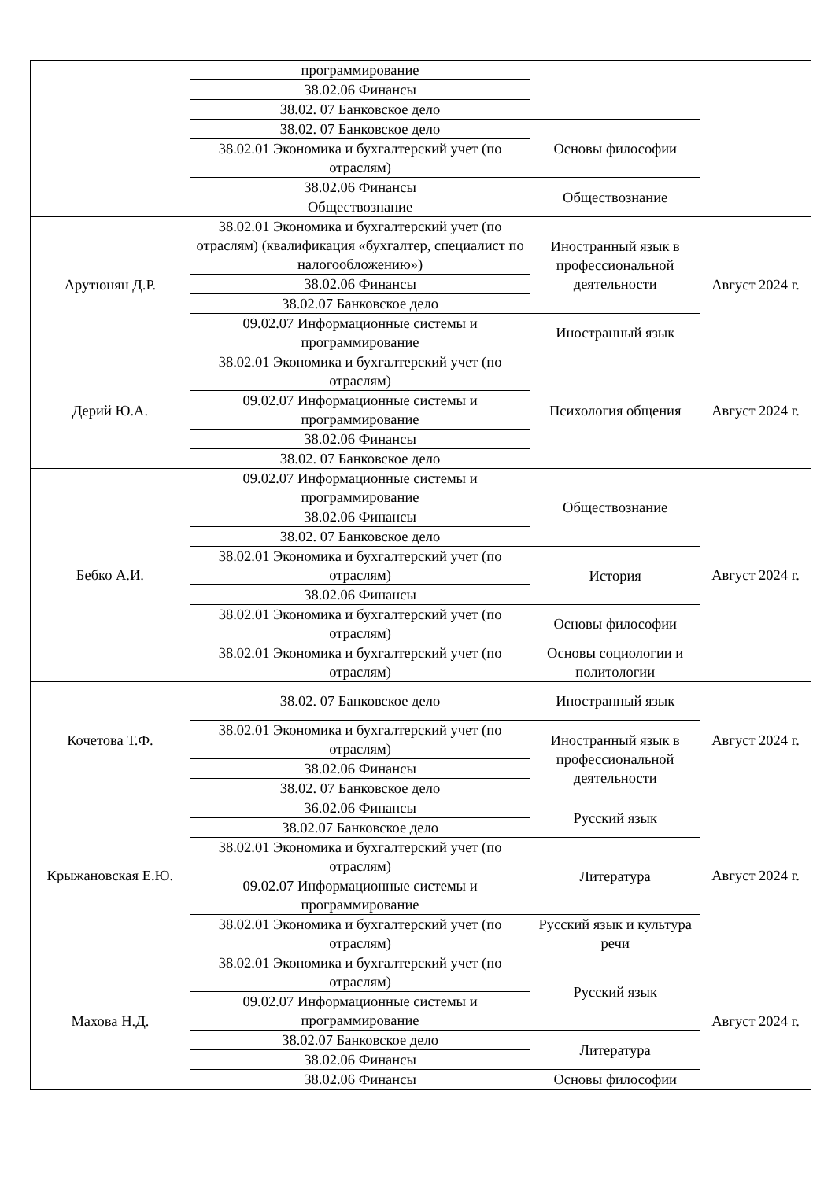| | программирование | | |
| | 38.02.06 Финансы | | |
| | 38.02. 07 Банковское дело | | |
| | 38.02. 07 Банковское дело | Основы философии | |
| | 38.02.01 Экономика и бухгалтерский учет (по отраслям) | | |
| | 38.02.06 Финансы | Обществознание | |
| | Обществознание | | |
| Арутюнян Д.Р. | 38.02.01 Экономика и бухгалтерский учет (по отраслям) (квалификация «бухгалтер, специалист по налогообложению») | Иностранный язык в профессиональной деятельности | Август 2024 г. |
| | 38.02.06 Финансы | | |
| | 38.02.07 Банковское дело | | |
| | 09.02.07 Информационные системы и программирование | Иностранный язык | |
| Дерий Ю.А. | 38.02.01 Экономика и бухгалтерский учет (по отраслям) | Психология общения | Август 2024 г. |
| | 09.02.07 Информационные системы и программирование | | |
| | 38.02.06 Финансы | | |
| | 38.02. 07 Банковское дело | | |
| Бебко А.И. | 09.02.07 Информационные системы и программирование | Обществознание | Август 2024 г. |
| | 38.02.06 Финансы | | |
| | 38.02. 07 Банковское дело | | |
| | 38.02.01 Экономика и бухгалтерский учет (по отраслям) | История | |
| | 38.02.06 Финансы | | |
| | 38.02.01 Экономика и бухгалтерский учет (по отраслям) | Основы философии | |
| | 38.02.01 Экономика и бухгалтерский учет (по отраслям) | Основы социологии и политологии | |
| Кочетова Т.Ф. | 38.02. 07 Банковское дело | Иностранный язык | Август 2024 г. |
| | 38.02.01 Экономика и бухгалтерский учет (по отраслям) | Иностранный язык в профессиональной деятельности | |
| | 38.02.06 Финансы | | |
| | 38.02. 07 Банковское дело | | |
| Крыжановская Е.Ю. | 36.02.06 Финансы | Русский язык | Август 2024 г. |
| | 38.02.07 Банковское дело | | |
| | 38.02.01 Экономика и бухгалтерский учет (по отраслям) | Литература | |
| | 09.02.07 Информационные системы и программирование | | |
| | 38.02.01 Экономика и бухгалтерский учет (по отраслям) | Русский язык и культура речи | |
| Махова Н.Д. | 38.02.01 Экономика и бухгалтерский учет (по отраслям) | Русский язык | Август 2024 г. |
| | 09.02.07 Информационные системы и программирование | | |
| | 38.02.07 Банковское дело | Литература | |
| | 38.02.06 Финансы | | |
| | 38.02.06 Финансы | Основы философии | |